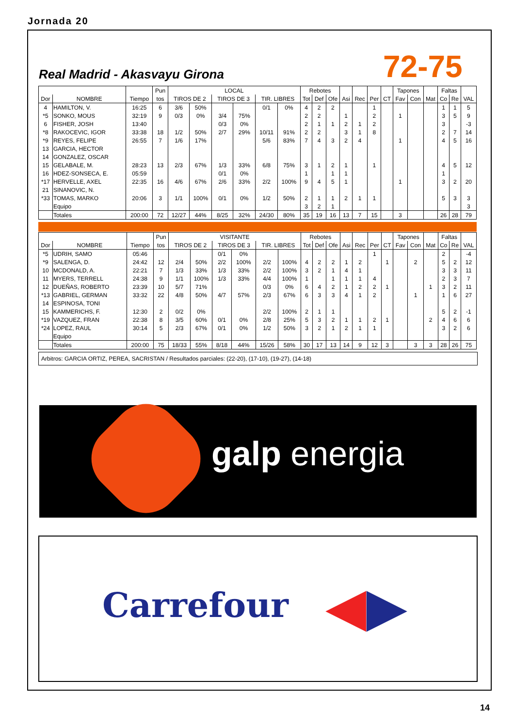Jornada 20
Real Madrid - Akasvayu Girona 72-75
| | | | Pun | LOCAL | | | | | | Rebotes | | | | | | | Tapones | | | Faltas | | |
| --- | --- | --- | --- | --- | --- | --- | --- | --- | --- | --- | --- | --- | --- | --- | --- | --- | --- | --- | --- | --- | --- | --- |
| Dor | NOMBRE | Tiempo | tos | TIROS DE 2 | | TIROS DE 3 | | TIR. LIBRES | | Tot | Def | Ofe | Asi | Rec | Per | CT | Fav | Con | Mat | Co | Re | VAL |
| 4 | HAMILTON, V. | 16:25 | 6 | 3/6 | 50% | | | 0/1 | 0% | 4 | 2 | 2 | | | 1 | | | | | 1 | 1 | 5 |
| *5 | SONKO, MOUS | 32:19 | 9 | 0/3 | 0% | 3/4 | 75% | | | 2 | 2 | | 1 | | 2 | | 1 | | | 3 | 5 | 9 |
| 6 | FISHER, JOSH | 13:40 | | | | 0/3 | 0% | | | 2 | 1 | 1 | 2 | 1 | 2 | | | | | 3 | | -3 |
| *8 | RAKOCEVIC, IGOR | 33:38 | 18 | 1/2 | 50% | 2/7 | 29% | 10/11 | 91% | 2 | 2 | | 3 | 1 | 8 | | | | | 2 | 7 | 14 |
| *9 | REYES, FELIPE | 26:55 | 7 | 1/6 | 17% | | | 5/6 | 83% | 7 | 4 | 3 | 2 | 4 | | | 1 | | | 4 | 5 | 16 |
| 13 | GARCIA, HECTOR | | | | | | | | | | | | | | | | | | | | | |
| 14 | GONZALEZ, OSCAR | | | | | | | | | | | | | | | | | | | | | |
| 15 | GELABALE, M. | 28:23 | 13 | 2/3 | 67% | 1/3 | 33% | 6/8 | 75% | 3 | 1 | 2 | 1 | | 1 | | | | | 4 | 5 | 12 |
| 16 | HDEZ-SONSECA, E. | 05:59 | | | | 0/1 | 0% | | | 1 | | 1 | 1 | | | | | | | 1 | | |
| *17 | HERVELLE, AXEL | 22:35 | 16 | 4/6 | 67% | 2/6 | 33% | 2/2 | 100% | 9 | 4 | 5 | 1 | | | | 1 | | | 3 | 2 | 20 |
| 21 | SINANOVIC, N. | | | | | | | | | | | | | | | | | | | | | |
| *33 | TOMAS, MARKO | 20:06 | 3 | 1/1 | 100% | 0/1 | 0% | 1/2 | 50% | 2 | 1 | 1 | 2 | 1 | 1 | | | | | 5 | 3 | 3 |
| | Equipo | | | | | | | | | 3 | 2 | 1 | | | | | | | | | | 3 |
| | Totales | 200:00 | 72 | 12/27 | 44% | 8/25 | 32% | 24/30 | 80% | 35 | 19 | 16 | 13 | 7 | 15 | | 3 | | | 26 | 28 | 79 |
| | | | Pun | VISITANTE | | | | | | Rebotes | | | | | | | Tapones | | | Faltas | | |
| --- | --- | --- | --- | --- | --- | --- | --- | --- | --- | --- | --- | --- | --- | --- | --- | --- | --- | --- | --- | --- | --- | --- |
| Dor | NOMBRE | Tiempo | tos | TIROS DE 2 | | TIROS DE 3 | | TIR. LIBRES | | Tot | Def | Ofe | Asi | Rec | Per | CT | Fav | Con | Mat | Co | Re | VAL |
| *5 | UDRIH, SAMO | 05:46 | | | | 0/1 | 0% | | | | | | | | 1 | | | | | 2 | | -4 |
| *9 | SALENGA, D. | 24:42 | 12 | 2/4 | 50% | 2/2 | 100% | 2/2 | 100% | 4 | 2 | 2 | 1 | 2 | | 1 | | 2 | | 5 | 2 | 12 |
| 10 | MCDONALD, A. | 22:21 | 7 | 1/3 | 33% | 1/3 | 33% | 2/2 | 100% | 3 | 2 | 1 | 4 | 1 | | | | | | 3 | 3 | 11 |
| 11 | MYERS, TERRELL | 24:38 | 9 | 1/1 | 100% | 1/3 | 33% | 4/4 | 100% | 1 | | 1 | 1 | 1 | 4 | | | | | 2 | 3 | 7 |
| 12 | DUEÑAS, ROBERTO | 23:39 | 10 | 5/7 | 71% | | | 0/3 | 0% | 6 | 4 | 2 | 1 | 2 | 2 | 1 | | | 1 | 3 | 2 | 11 |
| *13 | GABRIEL, GERMAN | 33:32 | 22 | 4/8 | 50% | 4/7 | 57% | 2/3 | 67% | 6 | 3 | 3 | 4 | 1 | 2 | | | 1 | | 1 | 6 | 27 |
| 14 | ESPINOSA, TONI | | | | | | | | | | | | | | | | | | | | | |
| 15 | KAMMERICHS, F. | 12:30 | 2 | 0/2 | 0% | | | 2/2 | 100% | 2 | 1 | 1 | | | | | | | | 5 | 2 | -1 |
| *19 | VAZQUEZ, FRAN | 22:38 | 8 | 3/5 | 60% | 0/1 | 0% | 2/8 | 25% | 5 | 3 | 2 | 1 | 1 | 2 | 1 | | | 2 | 4 | 6 | 6 |
| *24 | LOPEZ, RAUL | 30:14 | 5 | 2/3 | 67% | 0/1 | 0% | 1/2 | 50% | 3 | 2 | 1 | 2 | 1 | 1 | | | | | 3 | 2 | 6 |
| | Equipo | | | | | | | | | | | | | | | | | | | | | |
| | Totales | 200:00 | 75 | 18/33 | 55% | 8/18 | 44% | 15/26 | 58% | 30 | 17 | 13 | 14 | 9 | 12 | 3 | | 3 | 3 | 28 | 26 | 75 |
Arbitros: GARCIA ORTIZ, PEREA, SACRISTAN / Resultados parciales: (22-20), (17-10), (19-27), (14-18)
galp energia
Carrefour ◀▶
14